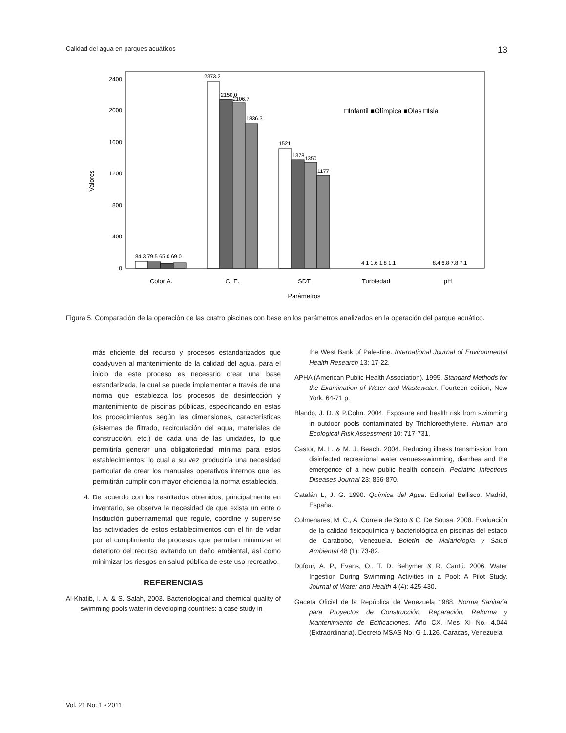Calidad del agua en parques acuáticos 13
0
400
800
1200
1600
2000
2400
Valores
84.3 79.5 65.0 69.0
2373.2
2150.0
2106.7
1836.3
1521
1378
1350
1177
4.1 1.6 1.8 1.1
8.4 6.8 7.8 7.1
□Infantil ■Olímpica ■Olas □Isla
Color A.
C. E.
SDT
Turbiedad
pH
Parámetros
Figura 5. Comparación de la operación de las cuatro piscinas con base en los parámetros analizados en la operación del parque acuático.
más eficiente del recurso y procesos estandarizados que coadyuven al mantenimiento de la calidad del agua, para el inicio de este proceso es necesario crear una base estandarizada, la cual se puede implementar a través de una norma que establezca los procesos de desinfección y mantenimiento de piscinas públicas, especificando en estas los procedimientos según las dimensiones, características (sistemas de filtrado, recirculación del agua, materiales de construcción, etc.) de cada una de las unidades, lo que permitiría generar una obligatoriedad mínima para estos establecimientos; lo cual a su vez produciría una necesidad particular de crear los manuales operativos internos que les permitirán cumplir con mayor eficiencia la norma establecida.
4. De acuerdo con los resultados obtenidos, principalmente en inventario, se observa la necesidad de que exista un ente o institución gubernamental que regule, coordine y supervise las actividades de estos establecimientos con el fin de velar por el cumplimiento de procesos que permitan minimizar el deterioro del recurso evitando un daño ambiental, así como minimizar los riesgos en salud pública de este uso recreativo.
REFERENCIAS
Al-Khatib, I. A. & S. Salah, 2003. Bacteriological and chemical quality of swimming pools water in developing countries: a case study in
the West Bank of Palestine. International Journal of Environmental Health Research 13: 17-22.
APHA (American Public Health Association). 1995. Standard Methods for the Examination of Water and Wastewater. Fourteen edition, New York. 64-71 p.
Blando, J. D. & P.Cohn. 2004. Exposure and health risk from swimming in outdoor pools contaminated by Trichloroethylene. Human and Ecological Risk Assessment 10: 717-731.
Castor, M. L. & M. J. Beach. 2004. Reducing illness transmission from disinfected recreational water venues-swimming, diarrhea and the emergence of a new public health concern. Pediatric Infectious Diseases Journal 23: 866-870.
Catalán L, J. G. 1990. Química del Agua. Editorial Bellisco. Madrid, España.
Colmenares, M. C., A. Correia de Soto & C. De Sousa. 2008. Evaluación de la calidad fisicoquímica y bacteriológica en piscinas del estado de Carabobo, Venezuela. Boletín de Malariología y Salud Ambiental 48 (1): 73-82.
Dufour, A. P., Evans, O., T. D. Behymer & R. Cantú. 2006. Water Ingestion During Swimming Activities in a Pool: A Pilot Study. Journal of Water and Health 4 (4): 425-430.
Gaceta Oficial de la República de Venezuela 1988. Norma Sanitaria para Proyectos de Construcción, Reparación, Reforma y Mantenimiento de Edificaciones. Año CX. Mes XI No. 4.044 (Extraordinaria). Decreto MSAS No. G-1.126. Caracas, Venezuela.
Vol. 21 No. 1 • 2011